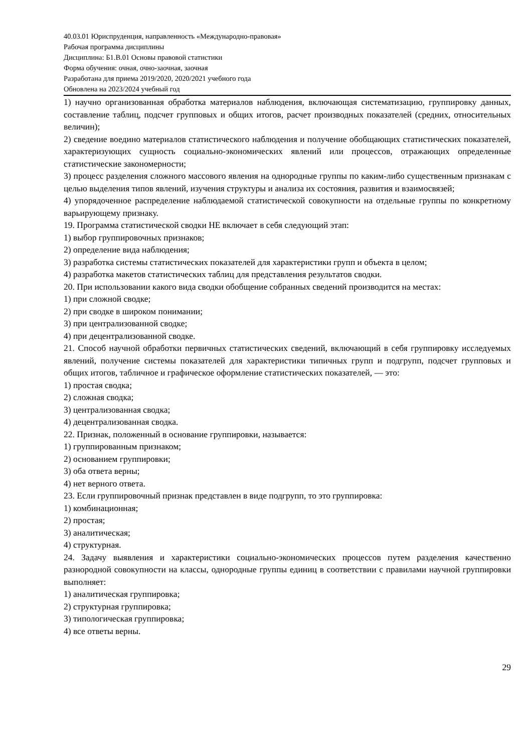40.03.01 Юриспруденция, направленность «Международно-правовая»
Рабочая программа дисциплины
Дисциплина: Б1.В.01 Основы правовой статистики
Форма обучения: очная, очно-заочная, заочная
Разработана для приема 2019/2020, 2020/2021 учебного года
Обновлена на 2023/2024 учебный год
1) научно организованная обработка материалов наблюдения, включающая систематизацию, группировку данных, составление таблиц, подсчет групповых и общих итогов, расчет производных показателей (средних, относительных величин);
2) сведение воедино материалов статистического наблюдения и получение обобщающих статистических показателей, характеризующих сущность социально-экономических явлений или процессов, отражающих определенные статистические закономерности;
3) процесс разделения сложного массового явления на однородные группы по каким-либо существенным признакам с целью выделения типов явлений, изучения структуры и анализа их состояния, развития и взаимосвязей;
4) упорядоченное распределение наблюдаемой статистической совокупности на отдельные группы по конкретному варьирующему признаку.
19. Программа статистической сводки НЕ включает в себя следующий этап:
1) выбор группировочных признаков;
2) определение вида наблюдения;
3) разработка системы статистических показателей для характеристики групп и объекта в целом;
4) разработка макетов статистических таблиц для представления результатов сводки.
20. При использовании какого вида сводки обобщение собранных сведений производится на местах:
1) при сложной сводке;
2) при сводке в широком понимании;
3) при централизованной сводке;
4) при децентрализованной сводке.
21. Способ научной обработки первичных статистических сведений, включающий в себя группировку исследуемых явлений, получение системы показателей для характеристики типичных групп и подгрупп, подсчет групповых и общих итогов, табличное и графическое оформление статистических показателей, — это:
1) простая сводка;
2) сложная сводка;
3) централизованная сводка;
4) децентрализованная сводка.
22. Признак, положенный в основание группировки, называется:
1) группированным признаком;
2) основанием группировки;
3) оба ответа верны;
4) нет верного ответа.
23. Если группировочный признак представлен в виде подгрупп, то это группировка:
1) комбинационная;
2) простая;
3) аналитическая;
4) структурная.
24. Задачу выявления и характеристики социально-экономических процессов путем разделения качественно разнородной совокупности на классы, однородные группы единиц в соответствии с правилами научной группировки выполняет:
1) аналитическая группировка;
2) структурная группировка;
3) типологическая группировка;
4) все ответы верны.
29